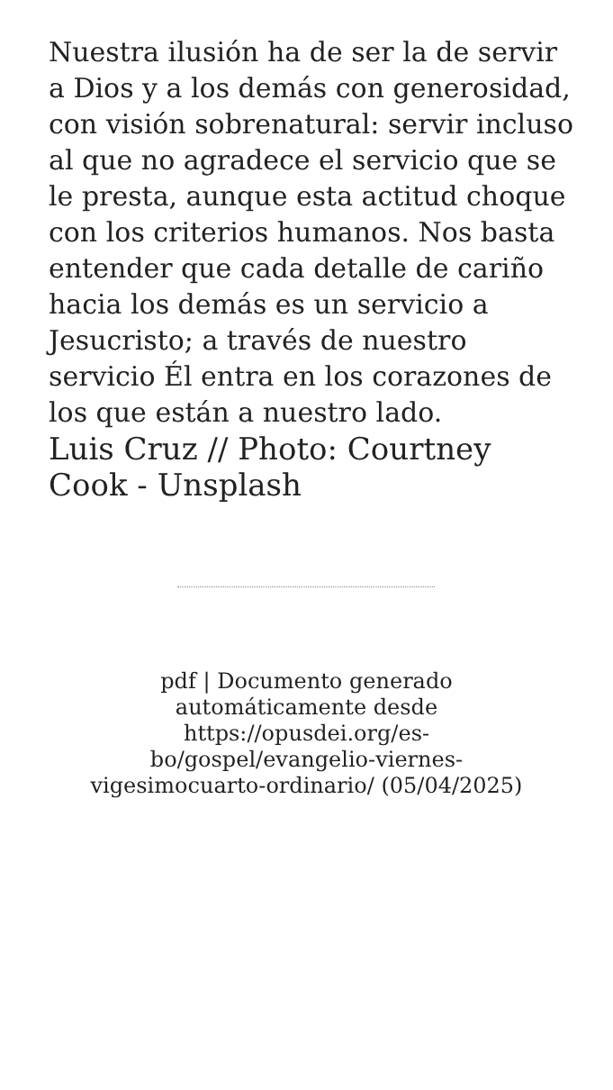Nuestra ilusión ha de ser la de servir a Dios y a los demás con generosidad, con visión sobrenatural: servir incluso al que no agradece el servicio que se le presta, aunque esta actitud choque con los criterios humanos. Nos basta entender que cada detalle de cariño hacia los demás es un servicio a Jesucristo; a través de nuestro servicio Él entra en los corazones de los que están a nuestro lado.
Luis Cruz // Photo: Courtney Cook - Unsplash
pdf | Documento generado automáticamente desde https://opusdei.org/es-bo/gospel/evangelio-viernes-vigesimocuarto-ordinario/ (05/04/2025)